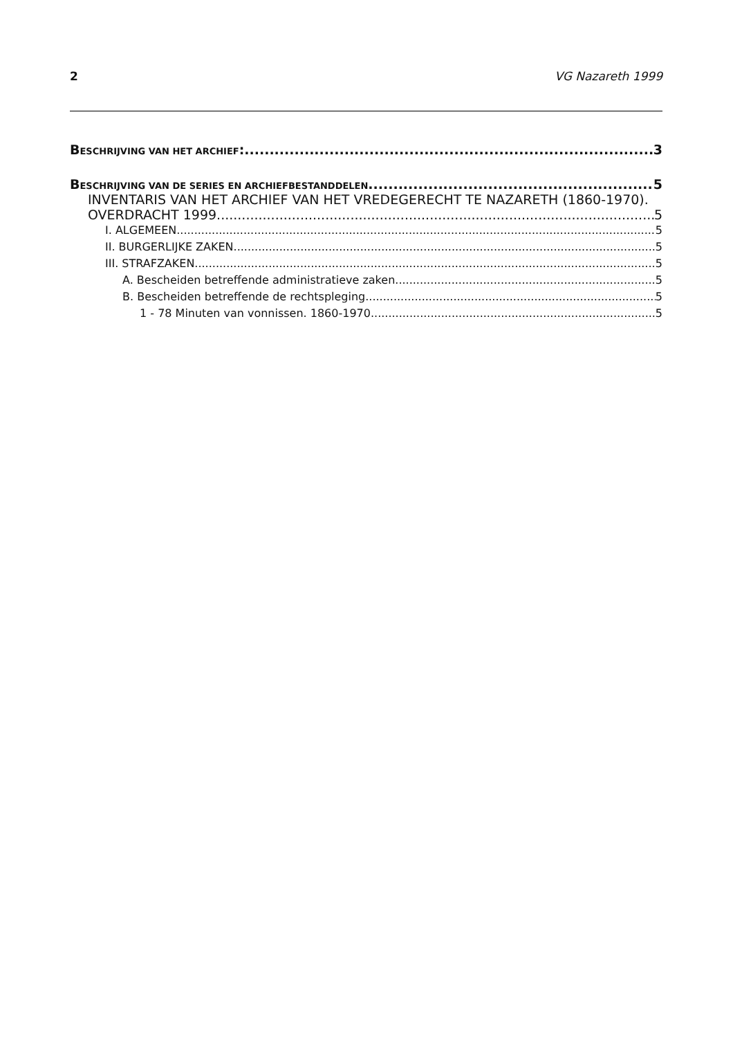2 VG Nazareth 1999
BESCHRIJVING VAN HET ARCHIEF: 3
BESCHRIJVING VAN DE SERIES EN ARCHIEFBESTANDDELEN 5
INVENTARIS VAN HET ARCHIEF VAN HET VREDEGERECHT TE NAZARETH (1860-1970).
OVERDRACHT 1999 5
I. ALGEMEEN 5
II. BURGERLIJKE ZAKEN 5
III. STRAFZAKEN 5
A. Bescheiden betreffende administratieve zaken 5
B. Bescheiden betreffende de rechtspleging 5
1 - 78 Minuten van vonnissen. 1860-1970 5